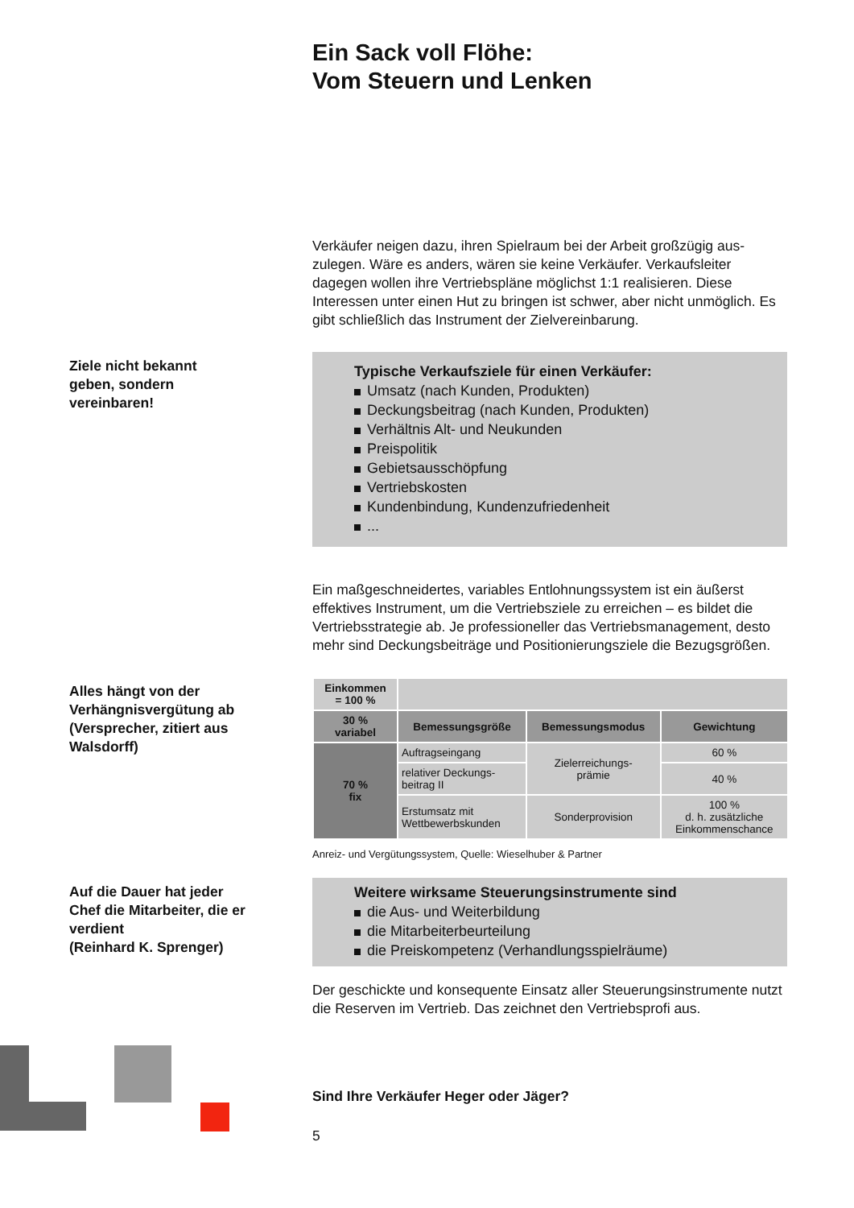Ein Sack voll Flöhe:
Vom Steuern und Lenken
Verkäufer neigen dazu, ihren Spielraum bei der Arbeit großzügig aus­zulegen. Wäre es anders, wären sie keine Verkäufer. Verkaufsleiter dagegen wollen ihre Vertriebspläne möglichst 1:1 realisieren. Diese Interessen unter einen Hut zu bringen ist schwer, aber nicht unmög­lich. Es gibt schließlich das Instrument der Zielvereinbarung.
Ziele nicht bekannt geben, sondern vereinbaren!
Typische Verkaufsziele für einen Verkäufer:
Umsatz (nach Kunden, Produkten)
Deckungsbeitrag (nach Kunden, Produkten)
Verhältnis Alt- und Neukunden
Preispolitik
Gebietsausschöpfung
Vertriebskosten
Kundenbindung, Kundenzufriedenheit
...
Ein maßgeschneidertes, variables Entlohnungssystem ist ein äußerst effektives Instrument, um die Vertriebsziele zu erreichen – es bildet die Vertriebsstrategie ab. Je professioneller das Vertriebsmanagement, desto mehr sind Deckungsbeiträge und Positionierungsziele die Bezugsgrößen.
Alles hängt von der Verhängnisvergütung ab (Versprecher, zitiert aus Walsdorff)
| Einkommen = 100 % | | | |
| 30 % variabel | Bemessungsgröße | Bemessungsmodus | Gewichtung |
| 70 % fix | Auftragseingang | Zielerreichungs- prämie | 60 % |
| | relativer Deckungs- beitrag II | | 40 % |
| | Erstumsatz mit Wettbewerbskunden | Sonderprovision | 100 % d. h. zusätzliche Einkommenschance |
Anreiz- und Vergütungssystem, Quelle: Wieselhuber & Partner
Auf die Dauer hat jeder Chef die Mitarbeiter, die er verdient
(Reinhard K. Sprenger)
Weitere wirksame Steuerungsinstrumente sind
die Aus- und Weiterbildung
die Mitarbeiterbeurteilung
die Preiskompetenz (Verhandlungsspielräume)
Der geschickte und konsequente Einsatz aller Steuerungsinstrumente nutzt die Reserven im Vertrieb. Das zeichnet den Vertriebsprofi aus.
Sind Ihre Verkäufer Heger oder Jäger?
5